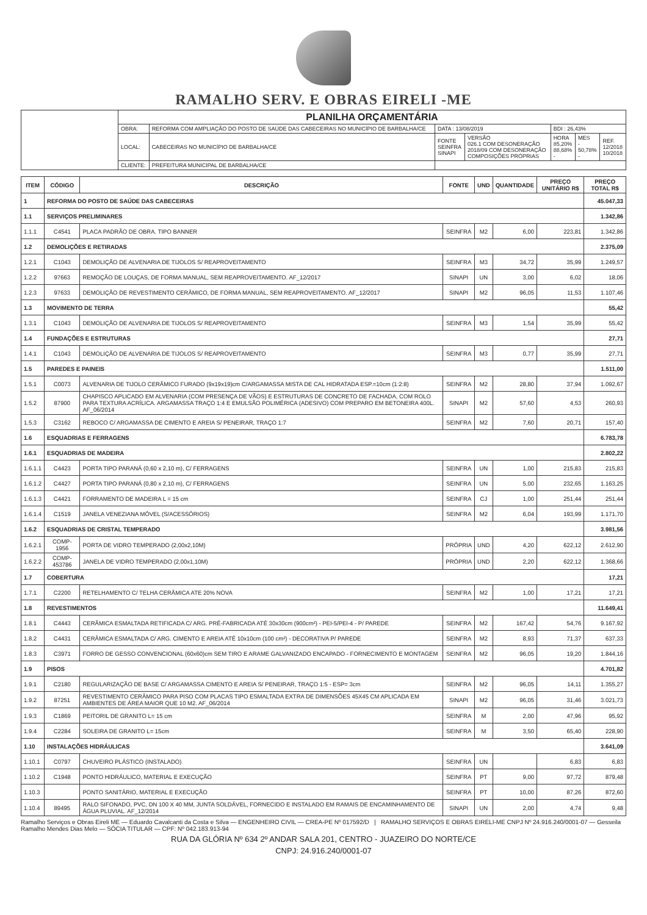RAMALHO SERV. E OBRAS EIRELI -ME
| | PLANILHA ORÇAMENTÁRIA | | | | | | |
| | OBRA: | REFORMA COM AMPLIAÇÃO DO POSTO DE SAÚDE DAS CABECEIRAS NO MUNICÍPIO DE BARBALHA/CE | DATA : 13/08/2019 | | BDI : 26,43% | | |
| | LOCAL: | CABECEIRAS NO MUNICÍPIO DE BARBALHA/CE | FONTE SEINFRA SINAPI | VERSÃO 026.1 COM DESONERAÇÃO 2018/09 COM DESONERAÇÃO COMPOSIÇÕES PRÓPRIAS | HORA 85,20% 88,68% - | MES - 50,78% - | REF. 12/2018 10/2018 |
| | CLIENTE: | PREFEITURA MUNICIPAL DE BARBALHA/CE | | | | | |
| ITEM | CÓDIGO | DESCRIÇÃO | FONTE | UND | QUANTIDADE | PREÇO UNITÁRIO R$ | PREÇO TOTAL R$ |
| --- | --- | --- | --- | --- | --- | --- | --- |
| 1 | REFORMA DO POSTO DE SAÚDE DAS CABECEIRAS | | | | | | 45.047,33 |
| 1.1 | SERVIÇOS PRELIMINARES | | | | | | 1.342,86 |
| 1.1.1 | C4541 | PLACA PADRÃO DE OBRA. TIPO BANNER | SEINFRA | M2 | 6,00 | 223,81 | 1.342,86 |
| 1.2 | DEMOLIÇÕES E RETIRADAS | | | | | | 2.375,09 |
| 1.2.1 | C1043 | DEMOLIÇÃO DE ALVENARIA DE TIJOLOS S/ REAPROVEITAMENTO | SEINFRA | M3 | 34,72 | 35,99 | 1.249,57 |
| 1.2.2 | 97663 | REMOÇÃO DE LOUÇAS, DE FORMA MANUAL, SEM REAPROVEITAMENTO. AF_12/2017 | SINAPI | UN | 3,00 | 6,02 | 18,06 |
| 1.2.3 | 97633 | DEMOLIÇÃO DE REVESTIMENTO CERÂMICO, DE FORMA MANUAL, SEM REAPROVEITAMENTO. AF_12/2017 | SINAPI | M2 | 96,05 | 11,53 | 1.107,46 |
| 1.3 | MOVIMENTO DE TERRA | | | | | | 55,42 |
| 1.3.1 | C1043 | DEMOLIÇÃO DE ALVENARIA DE TIJOLOS S/ REAPROVEITAMENTO | SEINFRA | M3 | 1,54 | 35,99 | 55,42 |
| 1.4 | FUNDAÇÕES E ESTRUTURAS | | | | | | 27,71 |
| 1.4.1 | C1043 | DEMOLIÇÃO DE ALVENARIA DE TIJOLOS S/ REAPROVEITAMENTO | SEINFRA | M3 | 0,77 | 35,99 | 27,71 |
| 1.5 | PAREDES E PAINEIS | | | | | | 1.511,00 |
| 1.5.1 | C0073 | ALVENARIA DE TIJOLO CERÂMICO FURADO (9x19x19)cm C/ARGAMASSA MISTA DE CAL HIDRATADA ESP.=10cm (1:2:8) | SEINFRA | M2 | 28,80 | 37,94 | 1.092,67 |
| 1.5.2 | 87900 | CHAPISCO APLICADO EM ALVENARIA (COM PRESENÇA DE VÃOS) E ESTRUTURAS DE CONCRETO DE FACHADA, COM ROLO PARA TEXTURA ACRÍLICA. ARGAMASSA TRAÇO 1:4 E EMULSÃO POLIMÉRICA (ADESIVO) COM PREPARO EM BETONEIRA 400L. AF_06/2014 | SINAPI | M2 | 57,60 | 4,53 | 260,93 |
| 1.5.3 | C3162 | REBOCO C/ ARGAMASSA DE CIMENTO E AREIA S/ PENEIRAR, TRAÇO 1:7 | SEINFRA | M2 | 7,60 | 20,71 | 157,40 |
| 1.6 | ESQUADRIAS E FERRAGENS | | | | | | 6.783,78 |
| 1.6.1 | ESQUADRIAS DE MADEIRA | | | | | | 2.802,22 |
| 1.6.1.1 | C4423 | PORTA TIPO PARANÁ (0,60 x 2,10 m), C/ FERRAGENS | SEINFRA | UN | 1,00 | 215,83 | 215,83 |
| 1.6.1.2 | C4427 | PORTA TIPO PARANÁ (0,80 x 2,10 m), C/ FERRAGENS | SEINFRA | UN | 5,00 | 232,65 | 1.163,25 |
| 1.6.1.3 | C4421 | FORRAMENTO DE MADEIRA L = 15 cm | SEINFRA | CJ | 1,00 | 251,44 | 251,44 |
| 1.6.1.4 | C1519 | JANELA VENEZIANA MÓVEL (S/ACESSÓRIOS) | SEINFRA | M2 | 6,04 | 193,99 | 1.171,70 |
| 1.6.2 | ESQUADRIAS DE CRISTAL TEMPERADO | | | | | | 3.981,56 |
| 1.6.2.1 | COMP-1956 | PORTA DE VIDRO TEMPERADO (2,00x2,10M) | PRÓPRIA | UND | 4,20 | 622,12 | 2.612,90 |
| 1.6.2.2 | COMP-453786 | JANELA DE VIDRO TEMPERADO (2,00x1,10M) | PRÓPRIA | UND | 2,20 | 622,12 | 1.368,66 |
| 1.7 | COBERTURA | | | | | | 17,21 |
| 1.7.1 | C2200 | RETELHAMENTO C/ TELHA CERÂMICA ATE 20% NOVA | SEINFRA | M2 | 1,00 | 17,21 | 17,21 |
| 1.8 | REVESTIMENTOS | | | | | | 11.649,41 |
| 1.8.1 | C4443 | CERÂMICA ESMALTADA RETIFICADA C/ ARG. PRÉ-FABRICADA ATÉ 30x30cm (900cm²) - PEI-5/PEI-4 - P/ PAREDE | SEINFRA | M2 | 167,42 | 54,76 | 9.167,92 |
| 1.8.2 | C4431 | CERÂMICA ESMALTADA C/ ARG. CIMENTO E AREIA ATÉ 10x10cm (100 cm²) - DECORATIVA P/ PAREDE | SEINFRA | M2 | 8,93 | 71,37 | 637,33 |
| 1.8.3 | C3971 | FORRO DE GESSO CONVENCIONAL (60x60)cm SEM TIRO E ARAME GALVANIZADO ENCAPADO - FORNECIMENTO E MONTAGEM | SEINFRA | M2 | 96,05 | 19,20 | 1.844,16 |
| 1.9 | PISOS | | | | | | 4.701,82 |
| 1.9.1 | C2180 | REGULARIZAÇÃO DE BASE C/ ARGAMASSA CIMENTO E AREIA S/ PENEIRAR, TRAÇO 1:5 - ESP= 3cm | SEINFRA | M2 | 96,05 | 14,11 | 1.355,27 |
| 1.9.2 | 87251 | REVESTIMENTO CERÂMICO PARA PISO COM PLACAS TIPO ESMALTADA EXTRA DE DIMENSÕES 45X45 CM APLICADA EM AMBIENTES DE ÁREA MAIOR QUE 10 M2. AF_06/2014 | SINAPI | M2 | 96,05 | 31,46 | 3.021,73 |
| 1.9.3 | C1869 | PEITORIL DE GRANITO L= 15 cm | SEINFRA | M | 2,00 | 47,96 | 95,92 |
| 1.9.4 | C2284 | SOLEIRA DE GRANITO L= 15cm | SEINFRA | M | 3,50 | 65,40 | 228,90 |
| 1.10 | INSTALAÇÕES HIDRÁULICAS | | | | | | 3.641,09 |
| 1.10.1 | C0797 | CHUVEIRO PLÁSTICO (INSTALADO) | SEINFRA | UN | | 6,83 | 6,83 |
| 1.10.2 | C1948 | PONTO HIDRÁULICO, MATERIAL E EXECUÇÃO | SEINFRA | PT | 9,00 | 97,72 | 879,48 |
| 1.10.3 | | PONTO SANITÁRIO, MATERIAL E EXECUÇÃO | SEINFRA | PT | 10,00 | 87,26 | 872,60 |
| 1.10.4 | 89495 | RALO SIFONADO, PVC, DN 100 X 40 MM, JUNTA SOLDÁVEL, FORNECIDO E INSTALADO EM RAMAIS DE ENCAMINHAMENTO DE ÁGUA PLUVIAL. AF_12/2014 | SINAPI | UN | 2,00 | 4,74 | 9,48 |
Ramalho Serviços e Obras Eireli ME — Eduardo Cavalcanti da Costa e Silva — ENGENHEIRO CIVIL — CREA-PE Nº 017592/D | RAMALHO SERVIÇOS E OBRAS EIRELI-ME CNPJ Nº 24.916.240/0001-07 — Gesseila Ramalho Mendes Dias Melo — SÓCIA TITULAR — CPF: Nº 042.183.913-94
RUA DA GLÓRIA Nº 634 2º ANDAR SALA 201, CENTRO - JUAZEIRO DO NORTE/CE
CNPJ: 24.916.240/0001-07